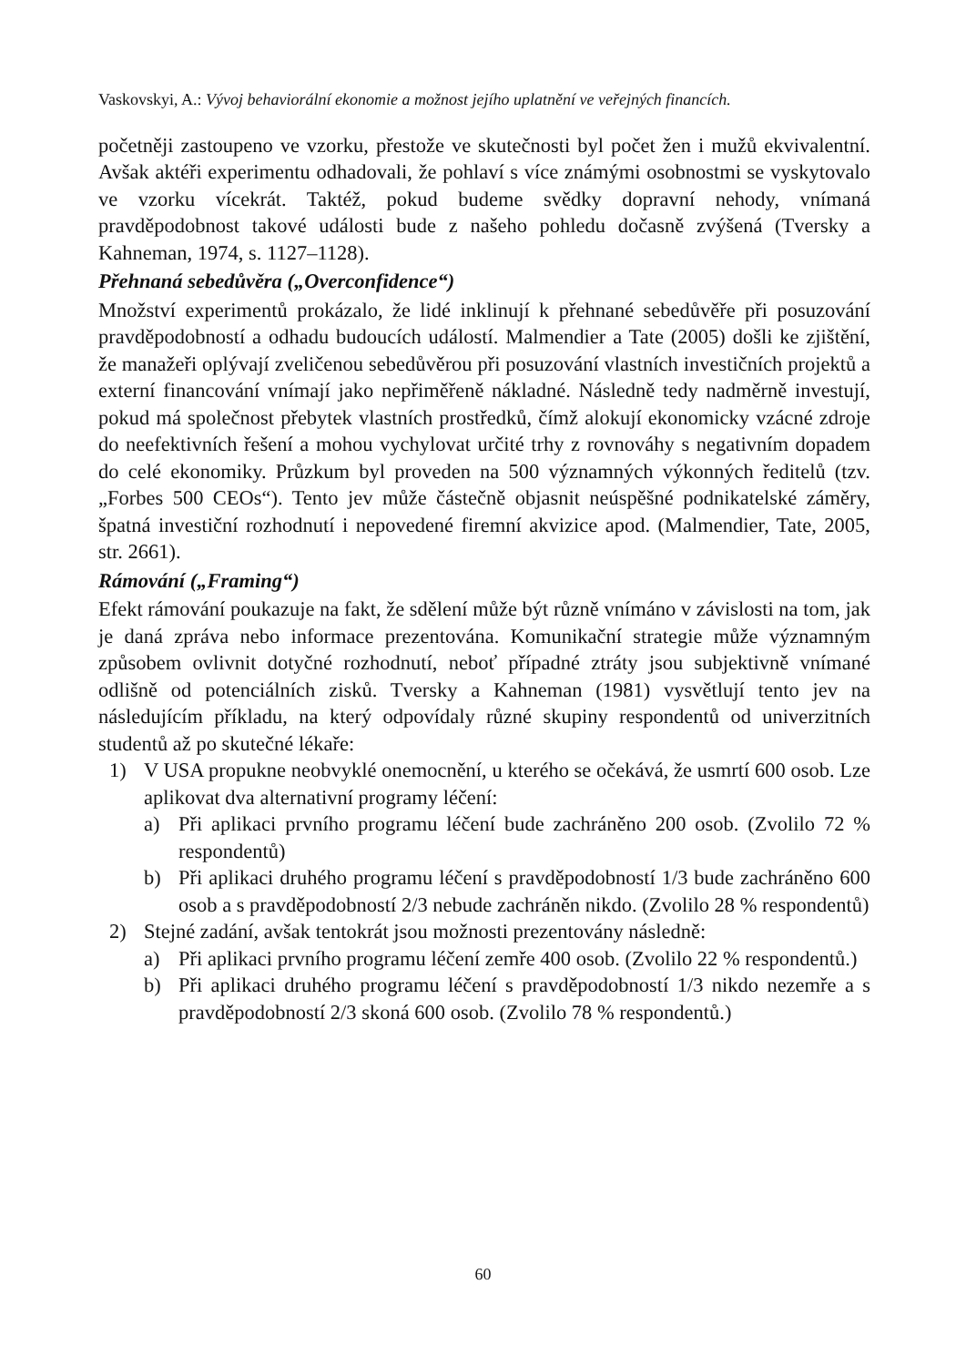Vaskovskyi, A.: Vývoj behaviorální ekonomie a možnost jejího uplatnění ve veřejných financích.
početněji zastoupeno ve vzorku, přestože ve skutečnosti byl počet žen i mužů ekvivalentní. Avšak aktéři experimentu odhadovali, že pohlaví s více známými osobnostmi se vyskytovalo ve vzorku vícekrát. Taktéž, pokud budeme svědky dopravní nehody, vnímaná pravděpodobnost takové události bude z našeho pohledu dočasně zvýšená (Tversky a Kahneman, 1974, s. 1127–1128).
Přehnaná sebedůvěra („Overconfidence“)
Množství experimentů prokázalo, že lidé inklinují k přehnané sebedůvěře při posuzování pravděpodobností a odhadu budoucích událostí. Malmendier a Tate (2005) došli ke zjištění, že manažeři oplývají zveličenou sebedůvěrou při posuzování vlastních investičních projektů a externí financování vnímají jako nepřiměřeně nákladné. Následně tedy nadměrně investují, pokud má společnost přebytek vlastních prostředků, čímž alokují ekonomicky vzácné zdroje do neefektivních řešení a mohou vychylovat určité trhy z rovnováhy s negativním dopadem do celé ekonomiky. Průzkum byl proveden na 500 významných výkonných ředitelů (tzv. „Forbes 500 CEOs“). Tento jev může částečně objasnit neúspěšné podnikatelské záměry, špatná investiční rozhodnutí i nepovedené firemní akvizice apod. (Malmendier, Tate, 2005, str. 2661).
Rámování („Framing“)
Efekt rámování poukazuje na fakt, že sdělení může být různě vnímáno v závislosti na tom, jak je daná zpráva nebo informace prezentována. Komunikační strategie může významným způsobem ovlivnit dotyčné rozhodnutí, neboť případné ztráty jsou subjektivně vnímané odlišně od potenciálních zisků. Tversky a Kahneman (1981) vysvětlují tento jev na následujícím příkladu, na který odpovídaly různé skupiny respondentů od univerzitních studentů až po skutečné lékaře:
1) V USA propukne neobvyklé onemocnění, u kterého se očekává, že usmrtí 600 osob. Lze aplikovat dva alternativní programy léčení:
a) Při aplikaci prvního programu léčení bude zachráněno 200 osob. (Zvolilo 72 % respondentů)
b) Při aplikaci druhého programu léčení s pravděpodobností 1/3 bude zachráněno 600 osob a s pravděpodobností 2/3 nebude zachráněn nikdo. (Zvolilo 28 % respondentů)
2) Stejné zadání, avšak tentokrát jsou možnosti prezentovány následně:
a) Při aplikaci prvního programu léčení zemře 400 osob. (Zvolilo 22 % respondentů.)
b) Při aplikaci druhého programu léčení s pravděpodobností 1/3 nikdo nezemře a s pravděpodobností 2/3 skoná 600 osob. (Zvolilo 78 % respondentů.)
60